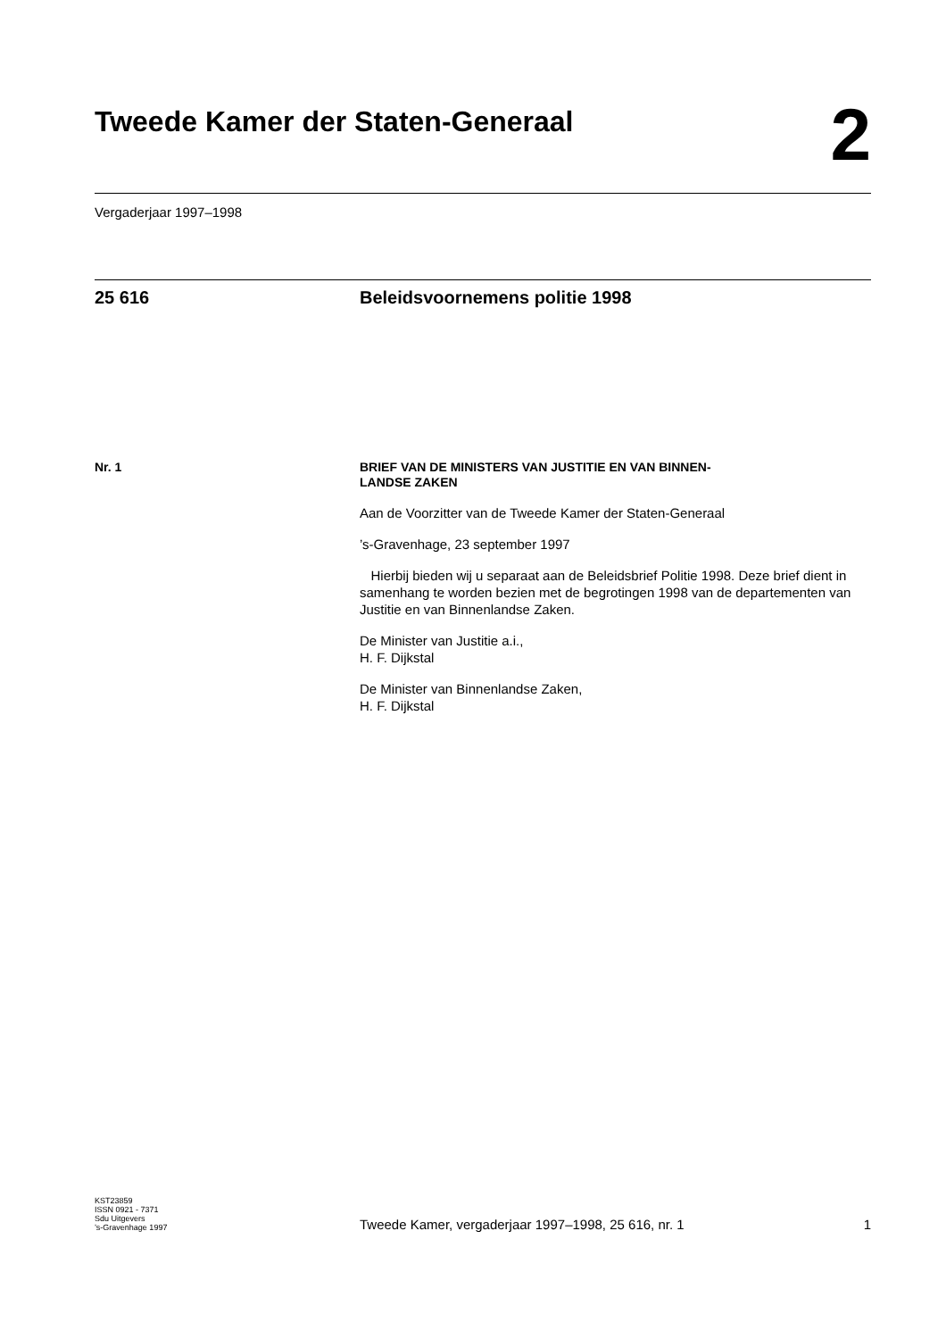Tweede Kamer der Staten-Generaal
2
Vergaderjaar 1997–1998
25 616 Beleidsvoornemens politie 1998
Nr. 1
BRIEF VAN DE MINISTERS VAN JUSTITIE EN VAN BINNEN-
LANDSE ZAKEN
Aan de Voorzitter van de Tweede Kamer der Staten-Generaal
’s-Gravenhage, 23 september 1997
Hierbij bieden wij u separaat aan de Beleidsbrief Politie 1998. Deze brief dient in samenhang te worden bezien met de begrotingen 1998 van de departementen van Justitie en van Binnenlandse Zaken.
De Minister van Justitie a.i.,
H. F. Dijkstal
De Minister van Binnenlandse Zaken,
H. F. Dijkstal
KST23859
ISSN 0921 - 7371
Sdu Uitgevers
’s-Gravenhage 1997
Tweede Kamer, vergaderjaar 1997–1998, 25 616, nr. 1
1